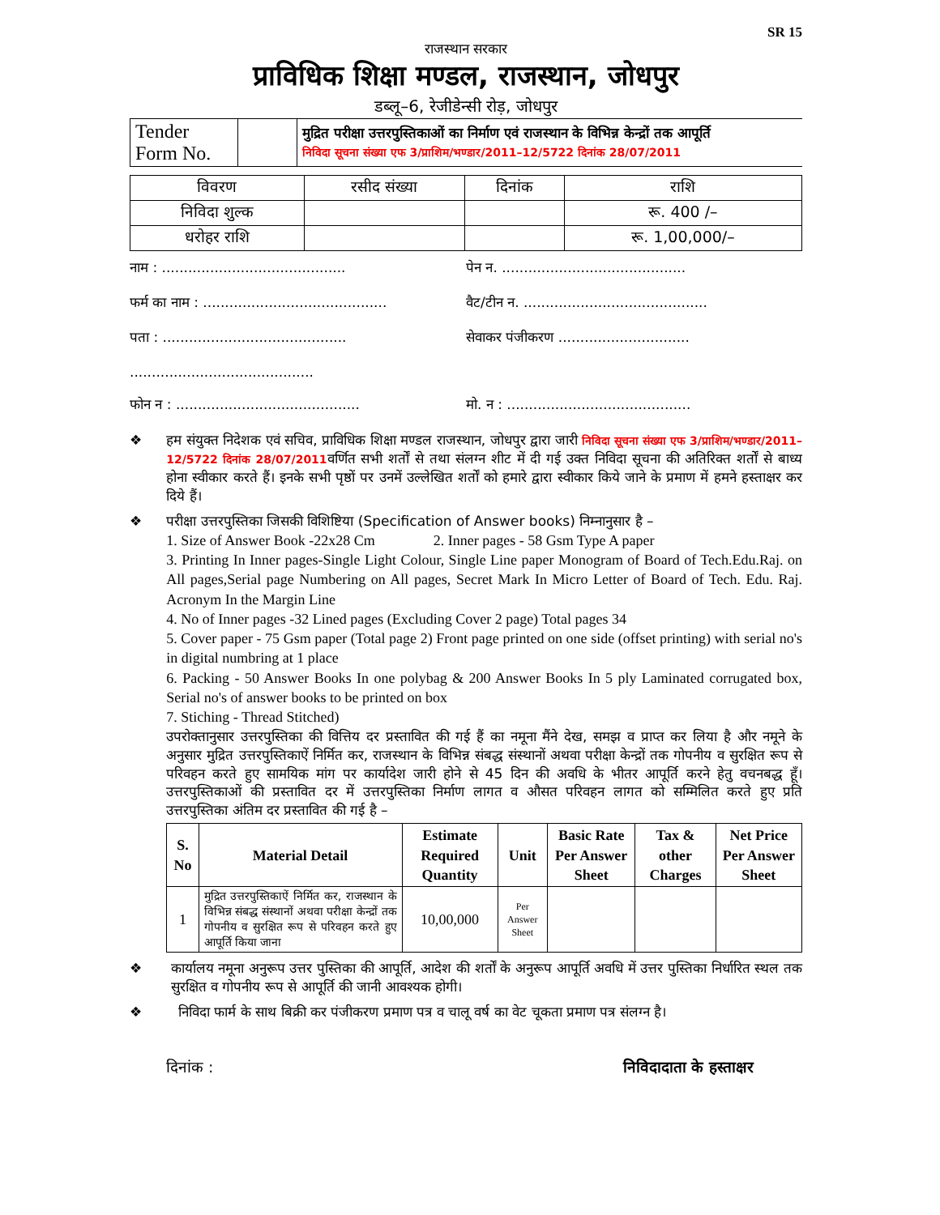SR 15
राजस्थान सरकार
प्राविधिक शिक्षा मण्डल, राजस्थान, जोधपुर
डब्लू–6, रेजीडेन्सी रोड़, जोधपुर
| Tender Form No. | | मुद्रित परीक्षा उत्तरपुस्तिकाओं का निर्माण एवं राजस्थान के विभिन्न केन्द्रों तक आपूर्ति निविदा सूचना संख्या एफ 3/प्राशिम/भण्डार/2011–12/5722 दिनांक 28/07/2011 |
| विवरण | रसीद संख्या | दिनांक | राशि |
| निविदा शुल्क | | | रू. 400 /– |
| धरोहर राशि | | | रू. 1,00,000/– |
नाम : ..........................................
पेन न. ..........................................
फर्म का नाम : ..........................................
वैट/टीन न. ..........................................
पता : ..........................................
..........................................
सेवाकर पंजीकरण ..............................
फोन न : ..........................................
मो. न : ..........................................
❖ हम संयुक्त निदेशक एवं सचिव, प्राविधिक शिक्षा मण्डल राजस्थान, जोधपुर द्वारा जारी निविदा सूचना संख्या एफ 3/प्राशिम/भण्डार/2011–12/5722 दिनांक 28/07/2011वर्णित सभी शर्तों से तथा संलग्न शीट में दी गई उक्त निविदा सूचना की अतिरिक्त शर्तों से बाध्य होना स्वीकार करते हैं। इनके सभी पृष्ठों पर उनमें उल्लेखित शर्तों को हमारे द्वारा स्वीकार किये जाने के प्रमाण में हमने हस्ताक्षर कर दिये हैं।
❖ परीक्षा उत्तरपुस्तिका जिसकी विशिष्टिया (Specification of Answer books) निम्नानुसार है –
1. Size of Answer Book -22x28 Cm 2. Inner pages - 58 Gsm Type A paper
3. Printing In Inner pages-Single Light Colour, Single Line paper Monogram of Board of Tech.Edu.Raj. on All pages,Serial page Numbering on All pages, Secret Mark In Micro Letter of Board of Tech. Edu. Raj. Acronym In the Margin Line
4. No of Inner pages -32 Lined pages (Excluding Cover 2 page) Total pages 34
5. Cover paper - 75 Gsm paper (Total page 2) Front page printed on one side (offset printing) with serial no's in digital numbring at 1 place
6. Packing - 50 Answer Books In one polybag & 200 Answer Books In 5 ply Laminated corrugated box, Serial no's of answer books to be printed on box
7. Stiching - Thread Stitched)
उपरोक्तानुसार उत्तरपुस्तिका की वित्तिय दर प्रस्तावित की गई हैं का नमूना मैंने देख, समझ व प्राप्त कर लिया है और नमूने के अनुसार मुद्रित उत्तरपुस्तिकाऐं निर्मित कर, राजस्थान के विभिन्न संबद्ध संस्थानों अथवा परीक्षा केन्द्रों तक गोपनीय व सुरक्षित रूप से परिवहन करते हुए सामयिक मांग पर कार्यादेश जारी होने से 45 दिन की अवधि के भीतर आपूर्ति करने हेतु वचनबद्ध हूँ। उत्तरपुस्तिकाओं की प्रस्तावित दर में उत्तरपुस्तिका निर्माण लागत व औसत परिवहन लागत को सम्मिलित करते हुए प्रति उत्तरपुस्तिका अंतिम दर प्रस्तावित की गई है –
| S. No | Material Detail | Estimate Required Quantity | Unit | Basic Rate Per Answer Sheet | Tax & other Charges | Net Price Per Answer Sheet |
| --- | --- | --- | --- | --- | --- | --- |
| 1 | मुद्रित उत्तरपुस्तिकाऐं निर्मित कर, राजस्थान के विभिन्न संबद्ध संस्थानों अथवा परीक्षा केन्द्रों तक गोपनीय व सुरक्षित रूप से परिवहन करते हुए आपूर्ति किया जाना | 10,00,000 | Per Answer Sheet | | | |
❖ कार्यालय नमूना अनुरूप उत्तर पुस्तिका की आपूर्ति, आदेश की शर्तों के अनुरूप आपूर्ति अवधि में उत्तर पुस्तिका निर्धारित स्थल तक सुरक्षित व गोपनीय रूप से आपूर्ति की जानी आवश्यक होगी।
❖ निविदा फार्म के साथ बिक्री कर पंजीकरण प्रमाण पत्र व चालू वर्ष का वेट चूकता प्रमाण पत्र संलग्न है।
दिनांक : निविदादाता के हस्ताक्षर